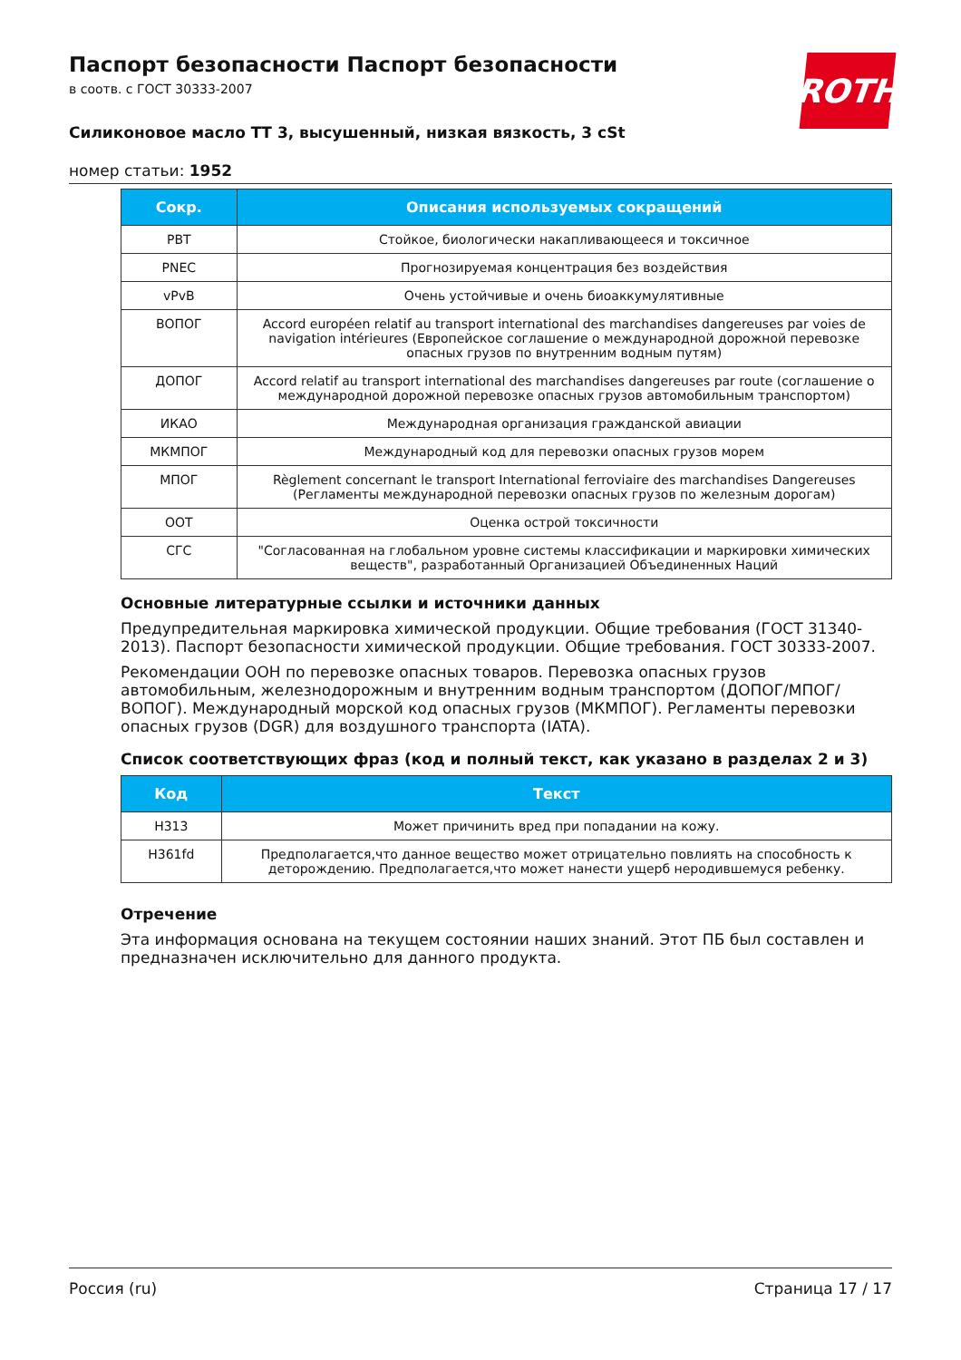ROTH
Паспорт безопасности Паспорт безопасности
в соотв. с ГОСТ 30333-2007
Силиконовое масло ТТ 3, высушенный, низкая вязкость, 3 cSt
номер статьи: 1952
| Сокр. | Описания используемых сокращений |
| --- | --- |
| PBT | Стойкое, биологически накапливающееся и токсичное |
| PNEC | Прогнозируемая концентрация без воздействия |
| vPvB | Очень устойчивые и очень биоаккумулятивные |
| ВОПОГ | Accord européen relatif au transport international des marchandises dangereuses par voies de navigation intérieures (Европейское соглашение о международной дорожной перевозке опасных грузов по внутренним водным путям) |
| ДОПОГ | Accord relatif au transport international des marchandises dangereuses par route (соглашение о международной дорожной перевозке опасных грузов автомобильным транспортом) |
| ИКАО | Международная организация гражданской авиации |
| МКМПОГ | Международный код для перевозки опасных грузов морем |
| МПОГ | Règlement concernant le transport International ferroviaire des marchandises Dangereuses (Регламенты международной перевозки опасных грузов по железным дорогам) |
| ООТ | Оценка острой токсичности |
| СГС | "Согласованная на глобальном уровне системы классификации и маркировки химических веществ", разработанный Организацией Объединенных Наций |
Основные литературные ссылки и источники данных
Предупредительная маркировка химической продукции. Общие требования (ГОСТ 31340-2013). Паспорт безопасности химической продукции. Общие требования. ГОСТ 30333-2007.
Рекомендации ООН по перевозке опасных товаров. Перевозка опасных грузов автомобильным, железнодорожным и внутренним водным транспортом (ДОПОГ/МПОГ/ВОПОГ). Международный морской код опасных грузов (МКМПОГ). Регламенты перевозки опасных грузов (DGR) для воздушного транспорта (IATA).
Список соответствующих фраз (код и полный текст, как указано в разделах 2 и 3)
| Код | Текст |
| --- | --- |
| H313 | Может причинить вред при попадании на кожу. |
| H361fd | Предполагается,что данное вещество может отрицательно повлиять на способность к деторождению. Предполагается,что может нанести ущерб неродившемуся ребенку. |
Отречение
Эта информация основана на текущем состоянии наших знаний. Этот ПБ был составлен и предназначен исключительно для данного продукта.
Россия (ru) Страница 17 / 17